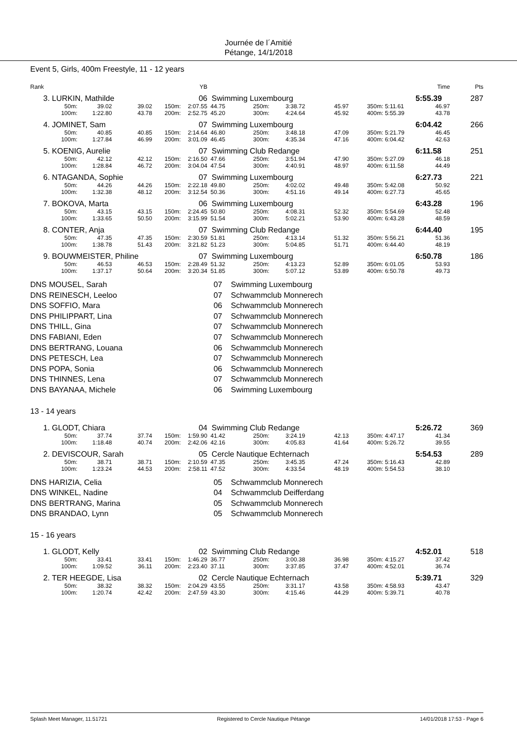Journée de l´Amitié
Pétange, 14/1/2018
Event 5, Girls, 400m Freestyle, 11 - 12 years
| Rank | | | | | YB | | | | | | | Time | Pts |
| 3. | LURKIN, Mathilde | | | | 06 | Swimming Luxembourg | | | | | | 5:55.39 | 287 |
| | 50m: | 39.02 | 39.02 | 150m: | 2:07.55 | 44.75 | 250m: | 3:38.72 | 45.97 | 350m: | 5:11.61 | 46.97 | |
| | 100m: | 1:22.80 | 43.78 | 200m: | 2:52.75 | 45.20 | 300m: | 4:24.64 | 45.92 | 400m: | 5:55.39 | 43.78 | |
| 4. | JOMINET, Sam | | | | 07 | Swimming Luxembourg | | | | | | 6:04.42 | 266 |
| | 50m: | 40.85 | 40.85 | 150m: | 2:14.64 | 46.80 | 250m: | 3:48.18 | 47.09 | 350m: | 5:21.79 | 46.45 | |
| | 100m: | 1:27.84 | 46.99 | 200m: | 3:01.09 | 46.45 | 300m: | 4:35.34 | 47.16 | 400m: | 6:04.42 | 42.63 | |
| 5. | KOENIG, Aurelie | | | | 07 | Swimming Club Redange | | | | | | 6:11.58 | 251 |
| | 50m: | 42.12 | 42.12 | 150m: | 2:16.50 | 47.66 | 250m: | 3:51.94 | 47.90 | 350m: | 5:27.09 | 46.18 | |
| | 100m: | 1:28.84 | 46.72 | 200m: | 3:04.04 | 47.54 | 300m: | 4:40.91 | 48.97 | 400m: | 6:11.58 | 44.49 | |
| 6. | NTAGANDA, Sophie | | | | 07 | Swimming Luxembourg | | | | | | 6:27.73 | 221 |
| | 50m: | 44.26 | 44.26 | 150m: | 2:22.18 | 49.80 | 250m: | 4:02.02 | 49.48 | 350m: | 5:42.08 | 50.92 | |
| | 100m: | 1:32.38 | 48.12 | 200m: | 3:12.54 | 50.36 | 300m: | 4:51.16 | 49.14 | 400m: | 6:27.73 | 45.65 | |
| 7. | BOKOVA, Marta | | | | 06 | Swimming Luxembourg | | | | | | 6:43.28 | 196 |
| | 50m: | 43.15 | 43.15 | 150m: | 2:24.45 | 50.80 | 250m: | 4:08.31 | 52.32 | 350m: | 5:54.69 | 52.48 | |
| | 100m: | 1:33.65 | 50.50 | 200m: | 3:15.99 | 51.54 | 300m: | 5:02.21 | 53.90 | 400m: | 6:43.28 | 48.59 | |
| 8. | CONTER, Anja | | | | 07 | Swimming Club Redange | | | | | | 6:44.40 | 195 |
| | 50m: | 47.35 | 47.35 | 150m: | 2:30.59 | 51.81 | 250m: | 4:13.14 | 51.32 | 350m: | 5:56.21 | 51.36 | |
| | 100m: | 1:38.78 | 51.43 | 200m: | 3:21.82 | 51.23 | 300m: | 5:04.85 | 51.71 | 400m: | 6:44.40 | 48.19 | |
| 9. | BOUWMEISTER, Philine | | | | 07 | Swimming Luxembourg | | | | | | 6:50.78 | 186 |
| | 50m: | 46.53 | 46.53 | 150m: | 2:28.49 | 51.32 | 250m: | 4:13.23 | 52.89 | 350m: | 6:01.05 | 53.93 | |
| | 100m: | 1:37.17 | 50.64 | 200m: | 3:20.34 | 51.85 | 300m: | 5:07.12 | 53.89 | 400m: | 6:50.78 | 49.73 | |
| DNS | MOUSEL, Sarah | 07 | Swimming Luxembourg |
| DNS | REINESCH, Leeloo | 07 | Schwammclub Monnerech |
| DNS | SOFFIO, Mara | 06 | Schwammclub Monnerech |
| DNS | PHILIPPART, Lina | 07 | Schwammclub Monnerech |
| DNS | THILL, Gina | 07 | Schwammclub Monnerech |
| DNS | FABIANI, Eden | 07 | Schwammclub Monnerech |
| DNS | BERTRANG, Louana | 06 | Schwammclub Monnerech |
| DNS | PETESCH, Lea | 07 | Schwammclub Monnerech |
| DNS | POPA, Sonia | 06 | Schwammclub Monnerech |
| DNS | THINNES, Lena | 07 | Schwammclub Monnerech |
| DNS | BAYANAA, Michele | 06 | Swimming Luxembourg |
13 - 14 years
| 1. | GLODT, Chiara | | | | 04 | Swimming Club Redange | | | | | | 5:26.72 | 369 |
| | 50m: | 37.74 | 37.74 | 150m: | 1:59.90 | 41.42 | 250m: | 3:24.19 | 42.13 | 350m: | 4:47.17 | 41.34 | |
| | 100m: | 1:18.48 | 40.74 | 200m: | 2:42.06 | 42.16 | 300m: | 4:05.83 | 41.64 | 400m: | 5:26.72 | 39.55 | |
| 2. | DEVISCOUR, Sarah | | | | 05 | Cercle Nautique Echternach | | | | | | 5:54.53 | 289 |
| | 50m: | 38.71 | 38.71 | 150m: | 2:10.59 | 47.35 | 250m: | 3:45.35 | 47.24 | 350m: | 5:16.43 | 42.89 | |
| | 100m: | 1:23.24 | 44.53 | 200m: | 2:58.11 | 47.52 | 300m: | 4:33.54 | 48.19 | 400m: | 5:54.53 | 38.10 | |
| DNS | HARIZIA, Celia | 05 | Schwammclub Monnerech |
| DNS | WINKEL, Nadine | 04 | Schwammclub Deifferdang |
| DNS | BERTRANG, Marina | 05 | Schwammclub Monnerech |
| DNS | BRANDAO, Lynn | 05 | Schwammclub Monnerech |
15 - 16 years
| 1. | GLODT, Kelly | | | | 02 | Swimming Club Redange | | | | | | 4:52.01 | 518 |
| | 50m: | 33.41 | 33.41 | 150m: | 1:46.29 | 36.77 | 250m: | 3:00.38 | 36.98 | 350m: | 4:15.27 | 37.42 | |
| | 100m: | 1:09.52 | 36.11 | 200m: | 2:23.40 | 37.11 | 300m: | 3:37.85 | 37.47 | 400m: | 4:52.01 | 36.74 | |
| 2. | TER HEEGDE, Lisa | | | | 02 | Cercle Nautique Echternach | | | | | | 5:39.71 | 329 |
| | 50m: | 38.32 | 38.32 | 150m: | 2:04.29 | 43.55 | 250m: | 3:31.17 | 43.58 | 350m: | 4:58.93 | 43.47 | |
| | 100m: | 1:20.74 | 42.42 | 200m: | 2:47.59 | 43.30 | 300m: | 4:15.46 | 44.29 | 400m: | 5:39.71 | 40.78 | |
Splash Meet Manager, 11.51721 Registered to Cercle Nautique Pétange 14/01/2018 17:53 - Page 6